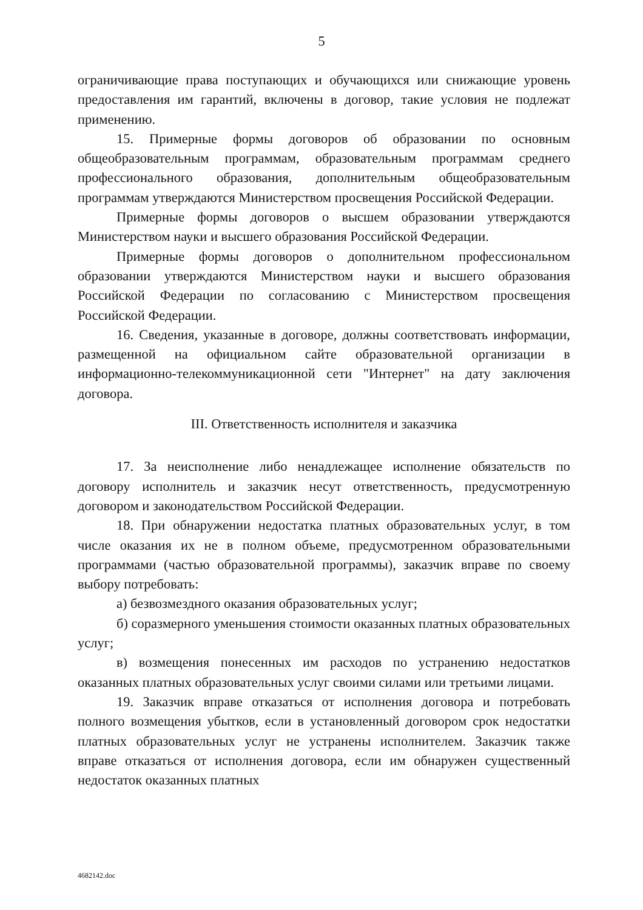5
ограничивающие права поступающих и обучающихся или снижающие уровень предоставления им гарантий, включены в договор, такие условия не подлежат применению.
15. Примерные формы договоров об образовании по основным общеобразовательным программам, образовательным программам среднего профессионального образования, дополнительным общеобразовательным программам утверждаются Министерством просвещения Российской Федерации.
Примерные формы договоров о высшем образовании утверждаются Министерством науки и высшего образования Российской Федерации.
Примерные формы договоров о дополнительном профессиональном образовании утверждаются Министерством науки и высшего образования Российской Федерации по согласованию с Министерством просвещения Российской Федерации.
16. Сведения, указанные в договоре, должны соответствовать информации, размещенной на официальном сайте образовательной организации в информационно-телекоммуникационной сети "Интернет" на дату заключения договора.
III. Ответственность исполнителя и заказчика
17. За неисполнение либо ненадлежащее исполнение обязательств по договору исполнитель и заказчик несут ответственность, предусмотренную договором и законодательством Российской Федерации.
18. При обнаружении недостатка платных образовательных услуг, в том числе оказания их не в полном объеме, предусмотренном образовательными программами (частью образовательной программы), заказчик вправе по своему выбору потребовать:
а) безвозмездного оказания образовательных услуг;
б) соразмерного уменьшения стоимости оказанных платных образовательных услуг;
в) возмещения понесенных им расходов по устранению недостатков оказанных платных образовательных услуг своими силами или третьими лицами.
19. Заказчик вправе отказаться от исполнения договора и потребовать полного возмещения убытков, если в установленный договором срок недостатки платных образовательных услуг не устранены исполнителем. Заказчик также вправе отказаться от исполнения договора, если им обнаружен существенный недостаток оказанных платных
4682142.doc